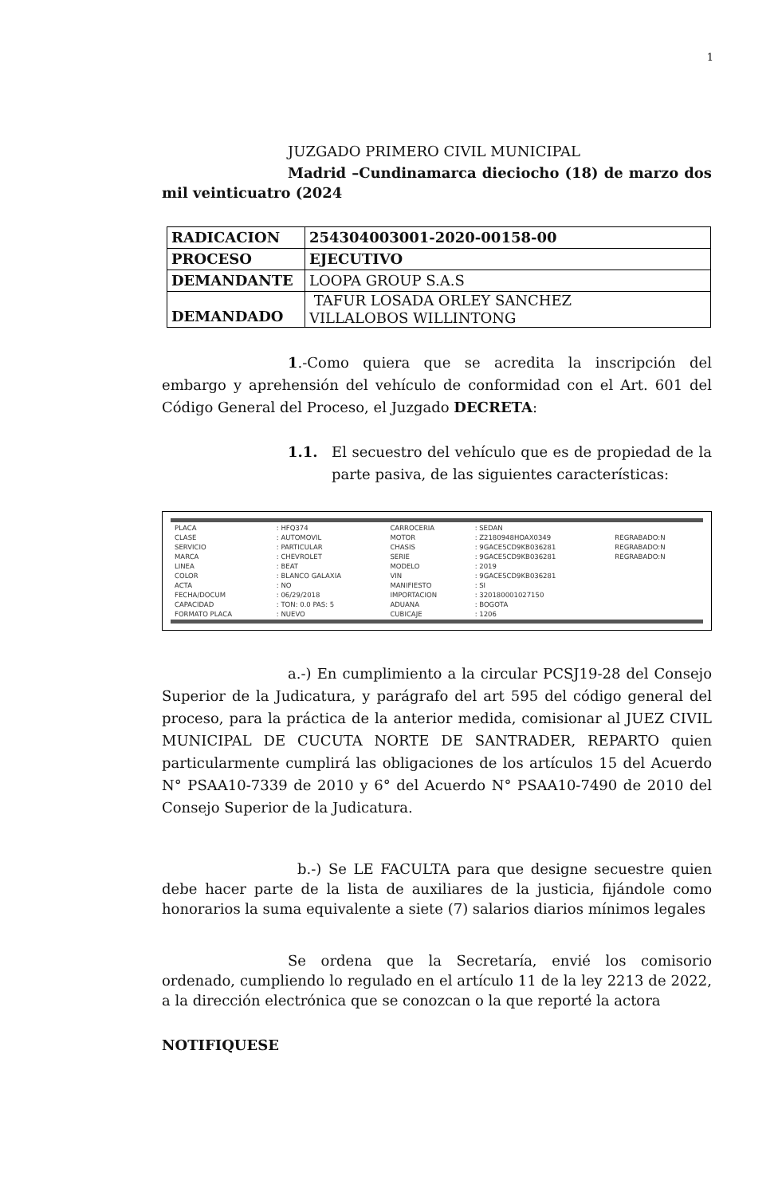1
JUZGADO PRIMERO CIVIL MUNICIPAL
Madrid –Cundinamarca dieciocho (18) de marzo dos mil veinticuatro (2024
| RADICACION | 254304003001-2020-00158-00 |
| PROCESO | EJECUTIVO |
| DEMANDANTE | LOOPA GROUP S.A.S |
| DEMANDADO | TAFUR LOSADA ORLEY SANCHEZ VILLALOBOS WILLINTONG |
1.-Como quiera que se acredita la inscripción del embargo y aprehensión del vehículo de conformidad con el Art. 601 del Código General del Proceso, el Juzgado DECRETA:
1.1. El secuestro del vehículo que es de propiedad de la parte pasiva, de las siguientes características:
| PLACA | : HFQ374 | CARROCERIA | : SEDAN | |
| CLASE | : AUTOMOVIL | MOTOR | : Z2180948HOAX0349 | REGRABADO:N |
| SERVICIO | : PARTICULAR | CHASIS | : 9GACE5CD9KB036281 | REGRABADO:N |
| MARCA | : CHEVROLET | SERIE | : 9GACE5CD9KB036281 | REGRABADO:N |
| LINEA | : BEAT | MODELO | : 2019 | |
| COLOR | : BLANCO GALAXIA | VIN | : 9GACE5CD9KB036281 | |
| ACTA | : NO | MANIFIESTO | : SI | |
| FECHA/DOCUM | : 06/29/2018 | IMPORTACION | : 320180001027150 | |
| CAPACIDAD | : TON: 0.0 PAS: 5 | ADUANA | : BOGOTA | |
| FORMATO PLACA | : NUEVO | CUBICAJE | : 1206 | |
a.-) En cumplimiento a la circular PCSJ19-28 del Consejo Superior de la Judicatura, y parágrafo del art 595 del código general del proceso, para la práctica de la anterior medida, comisionar al JUEZ CIVIL MUNICIPAL DE CUCUTA NORTE DE SANTRADER, REPARTO quien particularmente cumplirá las obligaciones de los artículos 15 del Acuerdo N° PSAA10-7339 de 2010 y 6° del Acuerdo N° PSAA10-7490 de 2010 del Consejo Superior de la Judicatura.
b.-) Se LE FACULTA para que designe secuestre quien debe hacer parte de la lista de auxiliares de la justicia, fijándole como honorarios la suma equivalente a siete (7) salarios diarios mínimos legales
Se ordena que la Secretaría, envié los comisorio ordenado, cumpliendo lo regulado en el artículo 11 de la ley 2213 de 2022, a la dirección electrónica que se conozcan o la que reporté la actora
NOTIFIQUESE